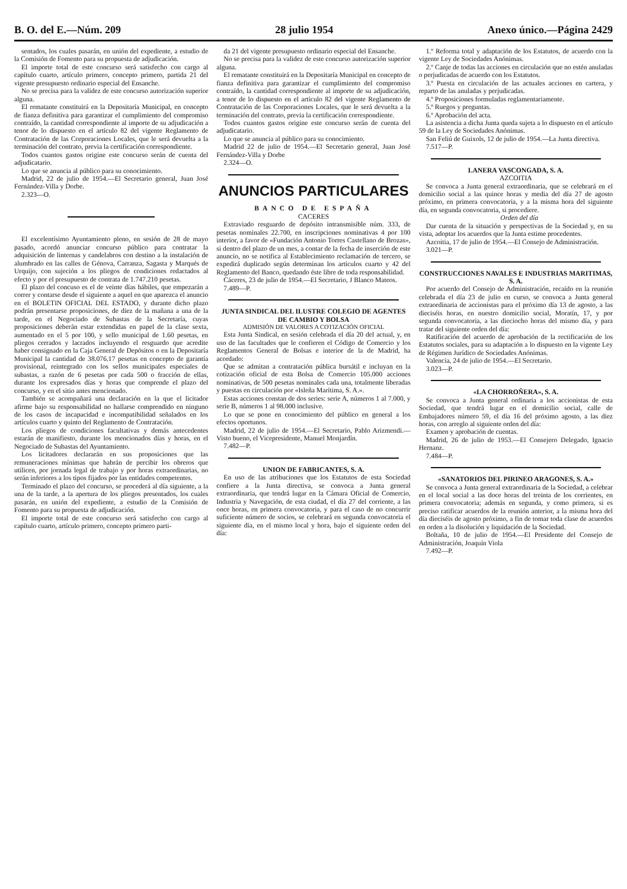B. O. del E.—Núm. 209 28 julio 1954 Anexo único.—Página 2429
sentados, los cuales pasarán, en unión del expediente, a estudio de la Comisión de Fomento para su propuesta de adjudicación.
El importe total de este concurso será satisfecho con cargo al capítulo cuarto, artículo primero, concepto primero, partida 21 del vigente presupuesto ordinario especial del Ensanche.
No se precisa para la validez de este concurso autorización superior alguna.
El rematante constituirá en la Depositaría Municipal, en concepto de fianza definitiva para garantizar el cumplimiento del compromiso contraído, la cantidad correspondiente al importe de su adjudicación a tenor de lo dispuesto en el artículo 82 del vigente Reglamento de Contratación de las Corporaciones Locales, que le será devuelta a la terminación del contrato, previa la certificación correspondiente.
Todos cuantos gastos origine este concurso serán de cuenta del adjudicatario.
Lo que se anuncia al público para su conocimiento.
Madrid, 22 de julio de 1954.—El Secretario general, Juan José Fernández-Villa y Dorbe.
2.323—O.
El excelentísimo Ayuntamiento pleno, en sesión de 28 de mayo pasado, acordó anunciar concurso público para contratar la adquisición de linternas y candelabros con destino a la instalación de alumbrado en las calles de Génova, Carranza, Sagasta y Marqués de Urquijo, con sujeción a los pliegos de condiciones redactados al efecto y por el presupuesto de contrata de 1.747.210 pesetas.
El plazo del concuso es el de veinte días hábiles, que empezarán a correr y contarse desde el siguiente a aquel en que aparezca el anuncio en el BOLETIN OFICIAL DEL ESTADO, y durante dicho plazo podrán presentarse proposiciones, de diez de la mañana a una de la tarde, en el Negociado de Subastas de la Secretaría, cuyas proposiciones deberán estar extendidas en papel de la clase sexta, aumentado en el 5 por 100, y sello municipal de 1.60 pesetas, en pliegos cerrados y lacrados incluyendo el resguardo que acredite haber consignado en la Caja General de Depósitos o en la Depositaría Municipal la cantidad de 38.076.17 pesetas en concepto de garantía provisional, reintegrado con los sellos municipales especiales de subastas, a razón de 6 pesetas por cada 500 o fracción de ellas, durante los expresados días y horas que comprende el plazo del concurso, y en el sitio antes mencionado.
También se acompañará una declaración en la que el licitador afirme bajo su responsabilidad no hallarse comprendido en ninguno de los casos de incapacidad e incompatibilidad señalados en los artículos cuarto y quinto del Reglamento de Contratación.
Los pliegos de condiciones facultativas y demás antecedentes estarán de manifiesto, durante los mencionados días y horas, en el Negociado de Subastas del Ayuntamiento.
Los licitadores declararán en sus proposiciones que las remuneraciones mínimas que habrán de percibir los obreros que utilicen, por jornada legal de trabajo y por horas extraordinarias, no serán inferiores a los tipos fijados por las entidades competentes.
Terminado el plazo del concurso, se procederá al día siguiente, a la una de la tarde, a la apertura de los pliegos presentados, los cuales pasarán, en unión del expediente, a estudio de la Comisión de Fomento para su propuesta de adjudicación.
El importe total de este concurso será satisfecho con cargo al capítulo cuarto, artículo primero, concepto primero parti-
da 21 del vigente presupuesto ordinario especial del Ensanche.
No se precisa para la validez de este concurso autorización superior alguna.
El rematante constituirá en la Depositaría Municipal en concepto de fianza definitiva para garantizar el cumplimiento del compromiso contraído, la cantidad correspondiente al importe de su adjudicación, a tenor de lo dispuesto en el artículo 82 del vigente Reglamento de Contratación de las Corporaciones Locales, que le será devuelta a la terminación del contrato, previa la certificación correspondiente.
Todos cuantos gastos origine este concurso serán de cuenta del adjudicatario.
Lo que se anuncia al público para su conocimiento.
Madrid 22 de julio de 1954.—El Secretario general, Juan José Fernández-Villa y Dorbe
2.324—O.
ANUNCIOS PARTICULARES
BANCO DE ESPAÑA
CACERES
Extraviado resguardo de depósito intransmisible núm. 333, de pesetas nominales 22.700, en inscripciones nominativas 4 por 100 interior, a favor de «Fundación Antonio Torres Castellano de Brozas», si dentro del plazo de un mes, a contar de la fecha de inserción de este anuncio, no se notifica al Establecimiento reclamación de tercero, se expedirá duplicado según determinan los artículos cuarto y 42 del Reglamento del Banco, quedando éste libre de toda responsabilidad.
Cáceres, 23 de julio de 1954.—El Secretario, J Blanco Mateos.
7.489—P.
JUNTA SINDICAL DEL ILUSTRE COLEGIO DE AGENTES DE CAMBIO Y BOLSA
ADMISIÓN DE VALORES A COTIZACIÓN OFICIAL
Esta Junta Sindical, en sesión celebrada el día 20 del actual, y, en uso de las facultades que le confieren el Código de Comercio y los Reglamentos General de Bolsas e interior de la de Madrid, ha acordado:
Que se admitan a contratación pública bursátil e incluyan en la cotización oficial de esta Bolsa de Comercio 105.000 acciones nominativas, de 500 pesetas nominales cada una, totalmente liberadas y puestas en circulación por «Isleña Marítima, S. A.».
Estas acciones constan de dos series: serie A, números 1 al 7.000, y serie B, números 1 al 98.000 inclusive.
Lo que se pone en conocimiento del público en general a los efectos oportunos.
Madrid, 22 de julio de 1954.—El Secretario, Pablo Arizmendi.—Visto bueno, el Vicepresidente, Manuel Monjardín.
7.482—P.
UNION DE FABRICANTES, S. A.
En uso de las atribuciones que los Estatutos de esta Sociedad confiere a la Junta directiva, se convoca a Junta general extraordinaria, que tendrá lugar en la Cámara Oficial de Comercio, Industria y Navegación, de esta ciudad, el día 27 del corriente, a las once horas, en primera convocatoria, y para el caso de no concurrir suficiente número de socios, se celebrará en segunda convocatoria el siguiente día, en el mismo local y hora, bajo el siguiente orden del día:
1.º Reforma total y adaptación de los Estatutos, de acuerdo con la vigente Ley de Sociedades Anónimas.
2.º Canje de todas las acciones en circulación que no estén anuladas o perjudicadas de acuerdo con los Estatutos.
3.º Puesta en circulación de las actuales acciones en cartera, y reparto de las anuladas y perjudicadas.
4.º Proposiciones formuladas reglamentariamente.
5.º Ruegos y preguntas.
6.º Aprobación del acta.
La asistencia a dicha Junta queda sujeta a lo dispuesto en el artículo 59 de la Ley de Sociedades Anónimas.
San Feliú de Guixols, 12 de julio de 1954.—La Junta directiva.
7.517—P.
LANERA VASCONGADA, S. A.
AZCOITIA
Se convoca a Junta general extraordinaria, que se celebrará en el domicilio social a las quince horas y media del día 27 de agosto próximo, en primera convocatoria, y a la misma hora del siguiente día, en segunda convocatoria, si procediere.
Orden del día
Dar cuenta de la situación y perspectivas de la Sociedad y, en su vista, adoptar los acuerdos que la Junta estime procedentes.
Azcoitia, 17 de julio de 1954.—El Consejo de Administración.
3.021—P.
CONSTRUCCIONES NAVALES E INDUSTRIAS MARITIMAS, S. A.
Por acuerdo del Consejo de Administración, recaído en la reunión celebrada el día 23 de julio en curso, se convoca a Junta general extraordinaria de accionistas para el próximo día 13 de agosto, a las dieciséis horas, en nuestro domicilio social, Moratín, 17, y por segunda convocatoria, a las dieciocho horas del mismo día, y para tratar del siguiente orden del día:
Ratificación del acuerdo de aprobación de la rectificación de los Estatutos sociales, para su adaptación a lo dispuesto en la vigente Ley de Régimen Jurídico de Sociedades Anónimas.
Valencia, 24 de julio de 1954.—El Secretario.
3.023—P.
«LA CHORROÑERA», S. A.
Se convoca a Junta general ordinaria a los accionistas de esta Sociedad, que tendrá lugar en el domicilio social, calle de Embajadores número 59, el día 16 del próximo agosto, a las diez horas, con arreglo al siguiente orden del día:
Examen y aprobación de cuentas.
Madrid, 26 de julio de 1953.—El Consejero Delegado, Ignacio Hernanz.
7.484—P.
«SANATORIOS DEL PIRINEO ARAGONES, S. A.»
Se convoca a Junta general extraordinaria de la Sociedad, a celebrar en el local social a las doce horas del treinta de los corrientes, en primera convocatoria; además en segunda, y como primera, si es preciso ratificar acuerdos de la reunión anterior, a la misma hora del día dieciséis de agosto próximo, a fin de tomar toda clase de acuerdos en orden a la disolución y liquidación de la Sociedad.
Boltaña, 10 de julio de 1954.—El Presidente del Consejo de Administración, Joaquín Viola
7.492—P.